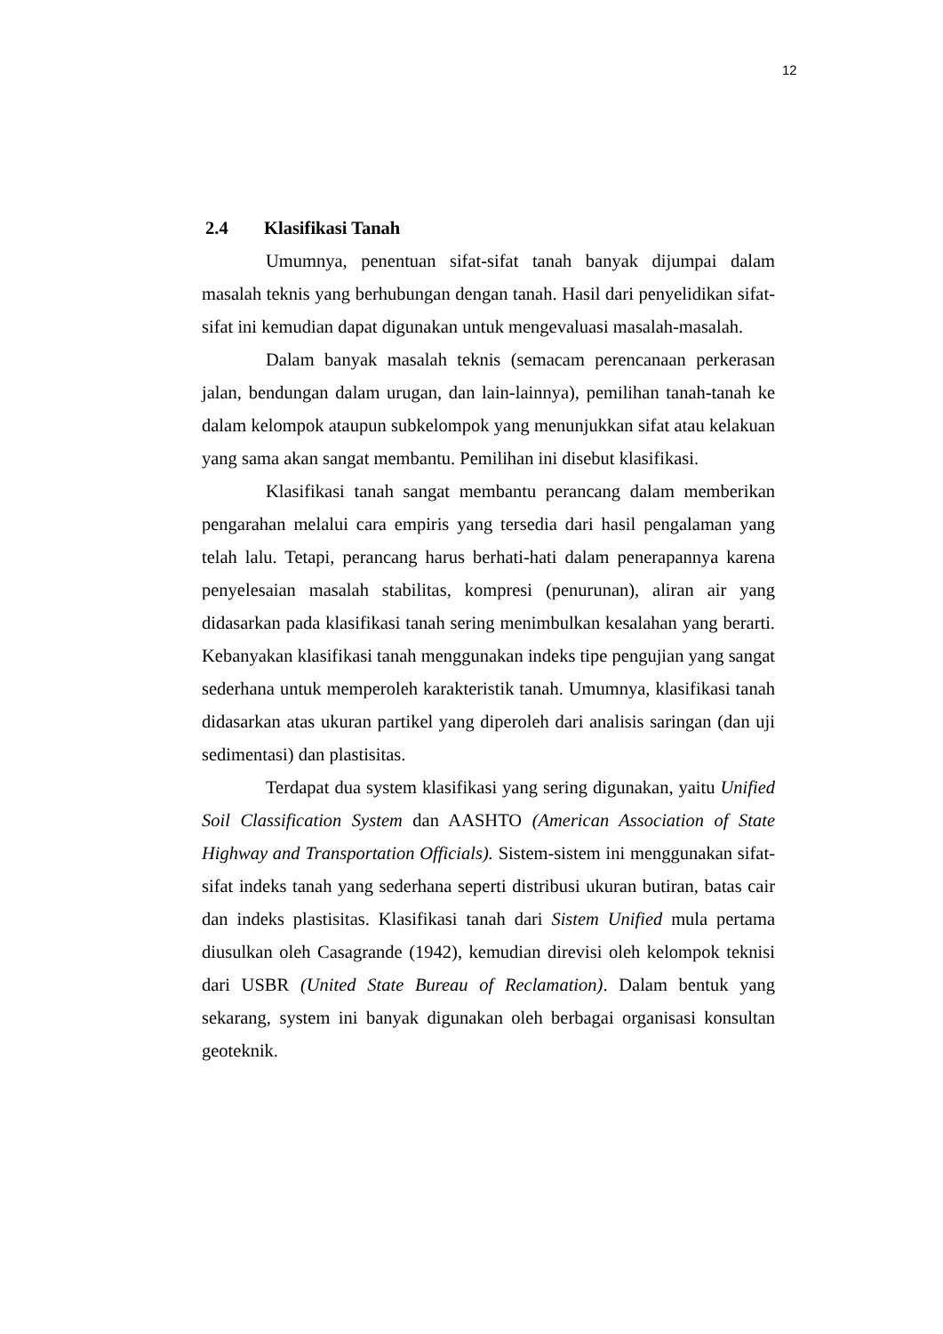12
2.4 Klasifikasi Tanah
Umumnya, penentuan sifat-sifat tanah banyak dijumpai dalam masalah teknis yang berhubungan dengan tanah. Hasil dari penyelidikan sifat-sifat ini kemudian dapat digunakan untuk mengevaluasi masalah-masalah.
Dalam banyak masalah teknis (semacam perencanaan perkerasan jalan, bendungan dalam urugan, dan lain-lainnya), pemilihan tanah-tanah ke dalam kelompok ataupun subkelompok yang menunjukkan sifat atau kelakuan yang sama akan sangat membantu. Pemilihan ini disebut klasifikasi.
Klasifikasi tanah sangat membantu perancang dalam memberikan pengarahan melalui cara empiris yang tersedia dari hasil pengalaman yang telah lalu. Tetapi, perancang harus berhati-hati dalam penerapannya karena penyelesaian masalah stabilitas, kompresi (penurunan), aliran air yang didasarkan pada klasifikasi tanah sering menimbulkan kesalahan yang berarti. Kebanyakan klasifikasi tanah menggunakan indeks tipe pengujian yang sangat sederhana untuk memperoleh karakteristik tanah. Umumnya, klasifikasi tanah didasarkan atas ukuran partikel yang diperoleh dari analisis saringan (dan uji sedimentasi) dan plastisitas.
Terdapat dua system klasifikasi yang sering digunakan, yaitu Unified Soil Classification System dan AASHTO (American Association of State Highway and Transportation Officials). Sistem-sistem ini menggunakan sifat-sifat indeks tanah yang sederhana seperti distribusi ukuran butiran, batas cair dan indeks plastisitas. Klasifikasi tanah dari Sistem Unified mula pertama diusulkan oleh Casagrande (1942), kemudian direvisi oleh kelompok teknisi dari USBR (United State Bureau of Reclamation). Dalam bentuk yang sekarang, system ini banyak digunakan oleh berbagai organisasi konsultan geoteknik.